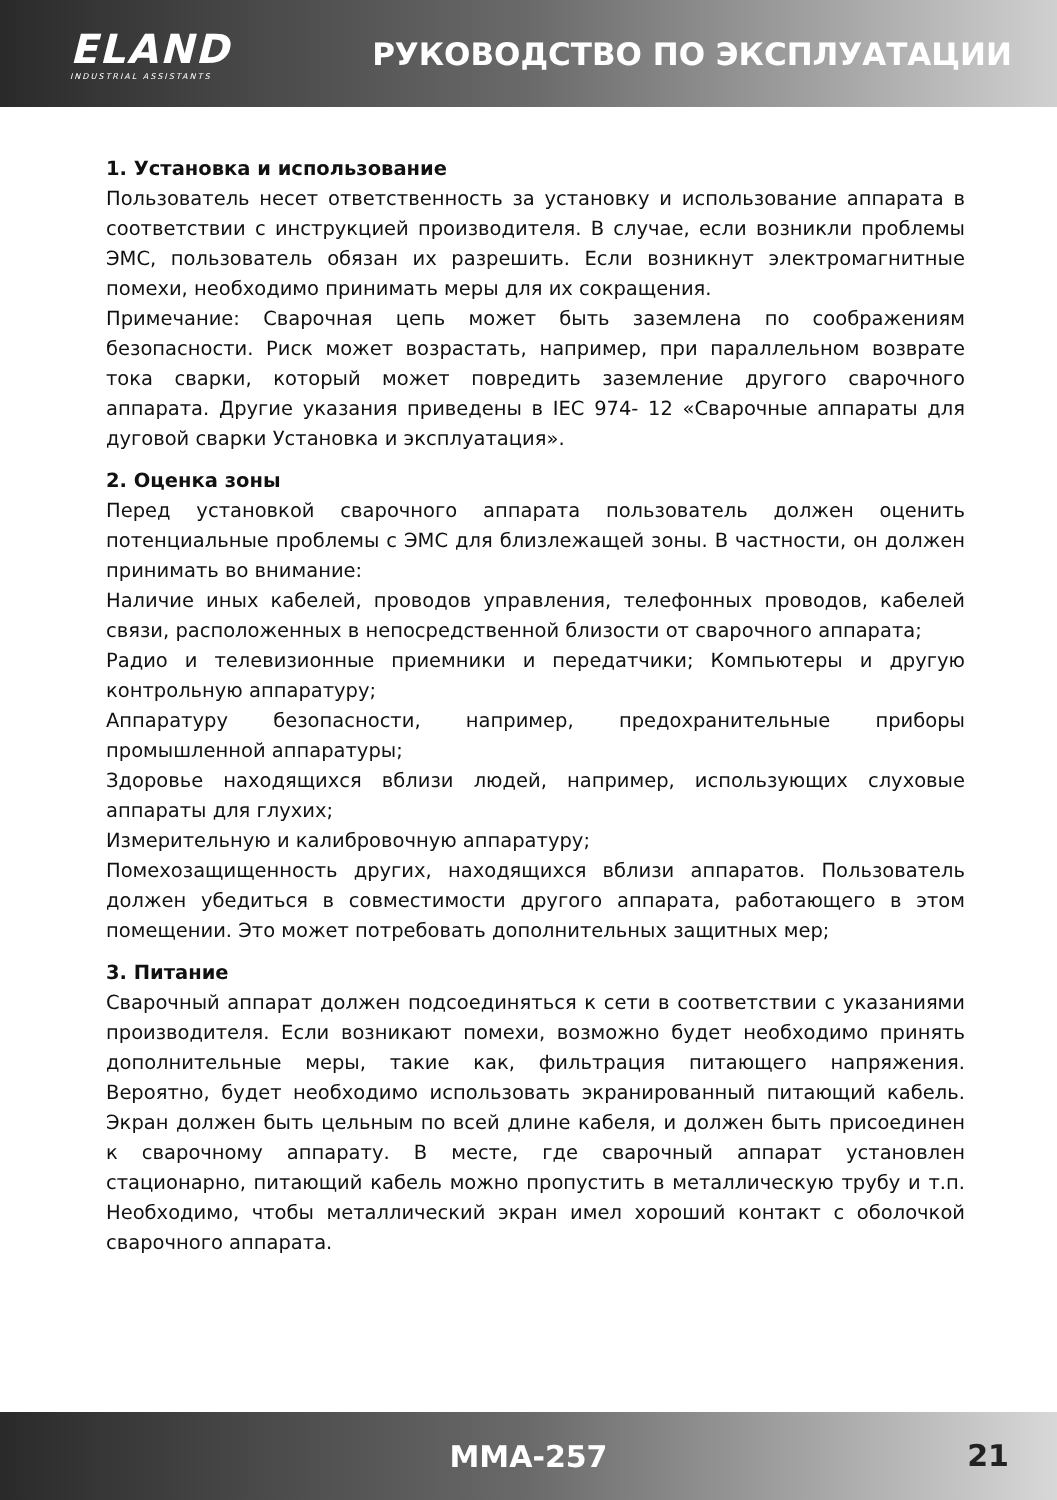ELAND
INDUSTRIAL ASSISTANTS
РУКОВОДСТВО ПО ЭКСПЛУАТАЦИИ
1. Установка и использование
Пользователь несет ответственность за установку и использование аппарата в соответствии с инструкцией производителя. В случае, если возникли проблемы ЭМС, пользователь обязан их разрешить. Если возникнут электромагнитные помехи, необходимо принимать меры для их сокращения.
Примечание: Сварочная цепь может быть заземлена по соображениям безопасности. Риск может возрастать, например, при параллельном возврате тока сварки, который может повредить заземление другого сварочного аппарата. Другие указания приведены в IEC 974- 12 «Сварочные аппараты для дуговой сварки Установка и эксплуатация».
2. Оценка зоны
Перед установкой сварочного аппарата пользователь должен оценить потенциальные проблемы с ЭМС для близлежащей зоны. В частности, он должен принимать во внимание:
Наличие иных кабелей, проводов управления, телефонных проводов, кабелей связи, расположенных в непосредственной близости от сварочного аппарата;
Радио и телевизионные приемники и передатчики; Компьютеры и другую контрольную аппаратуру;
Аппаратуру безопасности, например, предохранительные приборы промышленной аппаратуры;
Здоровье находящихся вблизи людей, например, использующих слуховые аппараты для глухих;
Измерительную и калибровочную аппаратуру;
Помехозащищенность других, находящихся вблизи аппаратов. Пользователь должен убедиться в совместимости другого аппарата, работающего в этом помещении. Это может потребовать дополнительных защитных мер;
3. Питание
Сварочный аппарат должен подсоединяться к сети в соответствии с указаниями производителя. Если возникают помехи, возможно будет необходимо принять дополнительные меры, такие как, фильтрация питающего напряжения. Вероятно, будет необходимо использовать экранированный питающий кабель. Экран должен быть цельным по всей длине кабеля, и должен быть присоединен к сварочному аппарату. В месте, где сварочный аппарат установлен стационарно, питающий кабель можно пропустить в металлическую трубу и т.п. Необходимо, чтобы металлический экран имел хороший контакт с оболочкой сварочного аппарата.
MMA-257
21